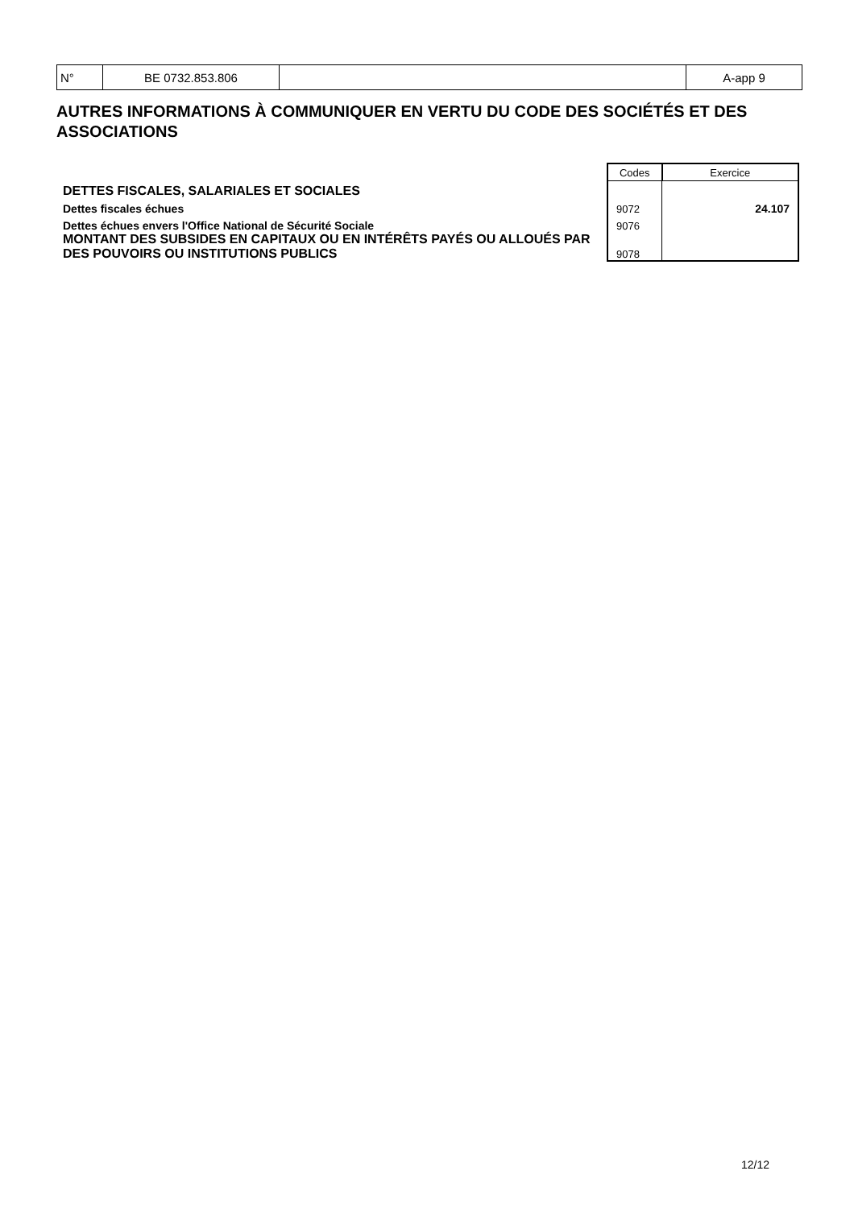| N° | BE 0732.853.806 | | A-app 9 |
AUTRES INFORMATIONS À COMMUNIQUER EN VERTU DU CODE DES SOCIÉTÉS ET DES ASSOCIATIONS
| | Codes | Exercice |
| DETTES FISCALES, SALARIALES ET SOCIALES | | |
| Dettes fiscales échues | 9072 | 24.107 |
| Dettes échues envers l'Office National de Sécurité Sociale | 9076 | |
| MONTANT DES SUBSIDES EN CAPITAUX OU EN INTÉRÊTS PAYÉS OU ALLOUÉS PAR DES POUVOIRS OU INSTITUTIONS PUBLICS | 9078 | |
12/12